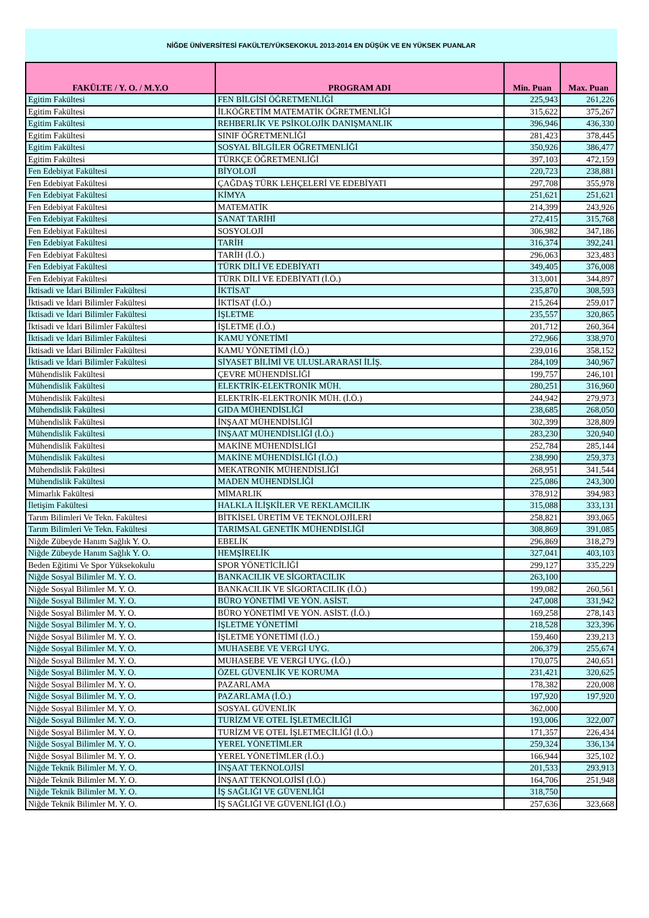NİĞDE ÜNİVERSİTESİ FAKÜLTE/YÜKSEKOKUL 2013-2014 EN DÜŞÜK VE EN YÜKSEK PUANLAR
| FAKÜLTE / Y. O. / M.Y.O | PROGRAM ADI | Min. Puan | Max. Puan |
| --- | --- | --- | --- |
| Egitim Fakültesi | FEN BİLGİSİ ÖĞRETMENLİĞİ | 225,943 | 261,226 |
| Egitim Fakültesi | İLKÖĞRETİM MATEMATİK ÖĞRETMENLİĞİ | 315,622 | 375,267 |
| Egitim Fakültesi | REHBERLİK VE PSİKOLOJİK DANIŞMANLIK | 396,946 | 436,330 |
| Egitim Fakültesi | SINIF ÖĞRETMENLİĞİ | 281,423 | 378,445 |
| Egitim Fakültesi | SOSYAL BİLGİLER ÖĞRETMENLİĞİ | 350,926 | 386,477 |
| Egitim Fakültesi | TÜRKÇE ÖĞRETMENLİĞİ | 397,103 | 472,159 |
| Fen Edebiyat Fakültesi | BİYOLOJİ | 220,723 | 238,881 |
| Fen Edebiyat Fakültesi | ÇAĞDAŞ TÜRK LEHÇELERİ VE EDEBİYATI | 297,708 | 355,978 |
| Fen Edebiyat Fakültesi | KİMYA | 251,621 | 251,621 |
| Fen Edebiyat Fakültesi | MATEMATİK | 214,399 | 243,926 |
| Fen Edebiyat Fakültesi | SANAT TARİHİ | 272,415 | 315,768 |
| Fen Edebiyat Fakültesi | SOSYOLOJİ | 306,982 | 347,186 |
| Fen Edebiyat Fakültesi | TARİH | 316,374 | 392,241 |
| Fen Edebiyat Fakültesi | TARİH (İ.Ö.) | 296,063 | 323,483 |
| Fen Edebiyat Fakültesi | TÜRK DİLİ VE EDEBİYATI | 349,405 | 376,008 |
| Fen Edebiyat Fakültesi | TÜRK DİLİ VE EDEBİYATI (İ.Ö.) | 313,001 | 344,897 |
| İktisadi ve İdari Bilimler Fakültesi | İKTİSAT | 235,870 | 308,593 |
| İktisadi ve İdari Bilimler Fakültesi | İKTİSAT (İ.Ö.) | 215,264 | 259,017 |
| İktisadi ve İdari Bilimler Fakültesi | İŞLETME | 235,557 | 320,865 |
| İktisadi ve İdari Bilimler Fakültesi | İŞLETME (İ.Ö.) | 201,712 | 260,364 |
| İktisadi ve İdari Bilimler Fakültesi | KAMU YÖNETİMİ | 272,966 | 338,970 |
| İktisadi ve İdari Bilimler Fakültesi | KAMU YÖNETİMİ (İ.Ö.) | 239,016 | 358,152 |
| İktisadi ve İdari Bilimler Fakültesi | SİYASET BİLİMİ VE ULUSLARARASI İLİŞ. | 284,109 | 340,967 |
| Mühendislik Fakültesi | ÇEVRE MÜHENDİSLİĞİ | 199,757 | 246,101 |
| Mühendislik Fakültesi | ELEKTRİK-ELEKTRONİK MÜH. | 280,251 | 316,960 |
| Mühendislik Fakültesi | ELEKTRİK-ELEKTRONİK MÜH. (İ.Ö.) | 244,942 | 279,973 |
| Mühendislik Fakültesi | GIDA MÜHENDİSLİĞİ | 238,685 | 268,050 |
| Mühendislik Fakültesi | İNŞAAT MÜHENDİSLİĞİ | 302,399 | 328,809 |
| Mühendislik Fakültesi | İNŞAAT MÜHENDİSLİĞİ (İ.Ö.) | 283,230 | 320,940 |
| Mühendislik Fakültesi | MAKİNE MÜHENDİSLİĞİ | 252,784 | 285,144 |
| Mühendislik Fakültesi | MAKİNE MÜHENDİSLİĞİ (İ.Ö.) | 238,990 | 259,373 |
| Mühendislik Fakültesi | MEKATRONİK MÜHENDİSLİĞİ | 268,951 | 341,544 |
| Mühendislik Fakültesi | MADEN MÜHENDİSLİĞİ | 225,086 | 243,300 |
| Mimarlık Fakültesi | MİMARLIK | 378,912 | 394,983 |
| İletişim Fakültesi | HALKLA İLİŞKİLER VE REKLAMCILIK | 315,088 | 333,131 |
| Tarım Bilimleri Ve Tekn. Fakültesi | BİTKİSEL ÜRETİM VE TEKNOLOJİLERİ | 258,821 | 393,065 |
| Tarım Bilimleri Ve Tekn. Fakültesi | TARIMSAL GENETİK MÜHENDİSLİĞİ | 308,869 | 391,085 |
| Niğde Zübeyde Hanım Sağlık Y. O. | EBELİK | 296,869 | 318,279 |
| Niğde Zübeyde Hanım Sağlık Y. O. | HEMŞİRELİK | 327,041 | 403,103 |
| Beden Eğitimi Ve Spor Yüksekokulu | SPOR YÖNETİCİLİĞİ | 299,127 | 335,229 |
| Niğde Sosyal Bilimler M. Y. O. | BANKACILIK VE SİGORTACILIK | 263,100 | |
| Niğde Sosyal Bilimler M. Y. O. | BANKACILIK VE SİGORTACILIK (İ.Ö.) | 199,082 | 260,561 |
| Niğde Sosyal Bilimler M. Y. O. | BÜRO YÖNETİMİ VE YÖN. ASİST. | 247,008 | 331,942 |
| Niğde Sosyal Bilimler M. Y. O. | BÜRO YÖNETİMİ VE YÖN. ASİST. (İ.Ö.) | 169,258 | 278,143 |
| Niğde Sosyal Bilimler M. Y. O. | İŞLETME YÖNETİMİ | 218,528 | 323,396 |
| Niğde Sosyal Bilimler M. Y. O. | İŞLETME YÖNETİMİ (İ.Ö.) | 159,460 | 239,213 |
| Niğde Sosyal Bilimler M. Y. O. | MUHASEBE VE VERGİ UYG. | 206,379 | 255,674 |
| Niğde Sosyal Bilimler M. Y. O. | MUHASEBE VE VERGİ UYG. (İ.Ö.) | 170,075 | 240,651 |
| Niğde Sosyal Bilimler M. Y. O. | ÖZEL GÜVENLİK VE KORUMA | 231,421 | 320,625 |
| Niğde Sosyal Bilimler M. Y. O. | PAZARLAMA | 178,382 | 220,008 |
| Niğde Sosyal Bilimler M. Y. O. | PAZARLAMA (İ.Ö.) | 197,920 | 197,920 |
| Niğde Sosyal Bilimler M. Y. O. | SOSYAL GÜVENLİK | 362,000 | |
| Niğde Sosyal Bilimler M. Y. O. | TURİZM VE OTEL İŞLETMECİLİĞİ | 193,006 | 322,007 |
| Niğde Sosyal Bilimler M. Y. O. | TURİZM VE OTEL İŞLETMECİLİĞİ (İ.Ö.) | 171,357 | 226,434 |
| Niğde Sosyal Bilimler M. Y. O. | YEREL YÖNETİMLER | 259,324 | 336,134 |
| Niğde Sosyal Bilimler M. Y. O. | YEREL YÖNETİMLER (İ.Ö.) | 166,944 | 325,102 |
| Niğde Teknik Bilimler M. Y. O. | İNŞAAT TEKNOLOJİSİ | 201,533 | 293,913 |
| Niğde Teknik Bilimler M. Y. O. | İNŞAAT TEKNOLOJİSİ (İ.Ö.) | 164,706 | 251,948 |
| Niğde Teknik Bilimler M. Y. O. | İŞ SAĞLIĞI VE GÜVENLİĞİ | 318,750 | |
| Niğde Teknik Bilimler M. Y. O. | İŞ SAĞLIĞI VE GÜVENLİĞİ (İ.Ö.) | 257,636 | 323,668 |